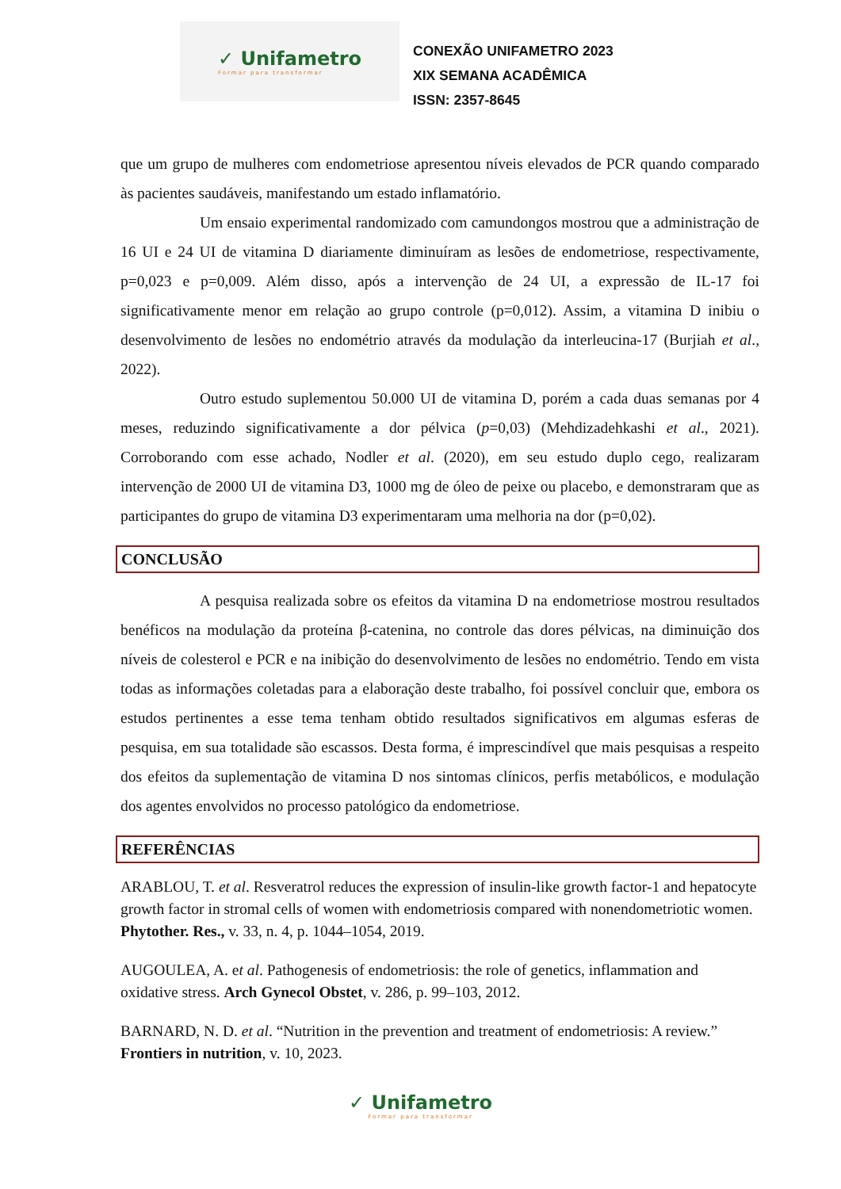✓ Unifametro
Formar para transformar
CONEXÃO UNIFAMETRO 2023
XIX SEMANA ACADÊMICA
ISSN: 2357-8645
que um grupo de mulheres com endometriose apresentou níveis elevados de PCR quando comparado às pacientes saudáveis, manifestando um estado inflamatório.
Um ensaio experimental randomizado com camundongos mostrou que a administração de 16 UI e 24 UI de vitamina D diariamente diminuíram as lesões de endometriose, respectivamente, p=0,023 e p=0,009. Além disso, após a intervenção de 24 UI, a expressão de IL-17 foi significativamente menor em relação ao grupo controle (p=0,012). Assim, a vitamina D inibiu o desenvolvimento de lesões no endométrio através da modulação da interleucina-17 (Burjiah et al., 2022).
Outro estudo suplementou 50.000 UI de vitamina D, porém a cada duas semanas por 4 meses, reduzindo significativamente a dor pélvica (p=0,03) (Mehdizadehkashi et al., 2021). Corroborando com esse achado, Nodler et al. (2020), em seu estudo duplo cego, realizaram intervenção de 2000 UI de vitamina D3, 1000 mg de óleo de peixe ou placebo, e demonstraram que as participantes do grupo de vitamina D3 experimentaram uma melhoria na dor (p=0,02).
CONCLUSÃO
A pesquisa realizada sobre os efeitos da vitamina D na endometriose mostrou resultados benéficos na modulação da proteína β-catenina, no controle das dores pélvicas, na diminuição dos níveis de colesterol e PCR e na inibição do desenvolvimento de lesões no endométrio. Tendo em vista todas as informações coletadas para a elaboração deste trabalho, foi possível concluir que, embora os estudos pertinentes a esse tema tenham obtido resultados significativos em algumas esferas de pesquisa, em sua totalidade são escassos. Desta forma, é imprescindível que mais pesquisas a respeito dos efeitos da suplementação de vitamina D nos sintomas clínicos, perfis metabólicos, e modulação dos agentes envolvidos no processo patológico da endometriose.
REFERÊNCIAS
ARABLOU, T. et al. Resveratrol reduces the expression of insulin-like growth factor-1 and hepatocyte growth factor in stromal cells of women with endometriosis compared with nonendometriotic women. Phytother. Res., v. 33, n. 4, p. 1044–1054, 2019.
AUGOULEA, A. et al. Pathogenesis of endometriosis: the role of genetics, inflammation and oxidative stress. Arch Gynecol Obstet, v. 286, p. 99–103, 2012.
BARNARD, N. D. et al. “Nutrition in the prevention and treatment of endometriosis: A review.” Frontiers in nutrition, v. 10, 2023.
✓ Unifametro
Formar para transformar